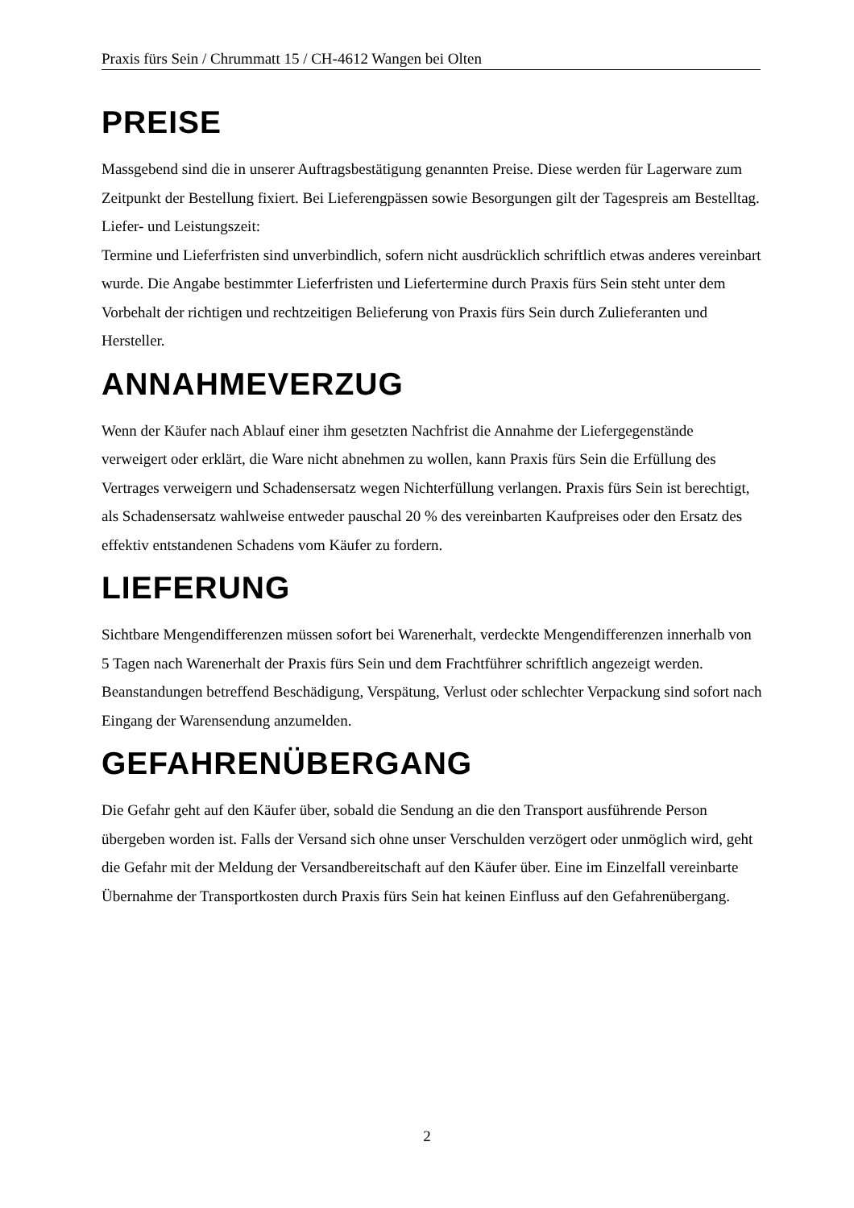Praxis fürs Sein / Chrummatt 15 / CH-4612 Wangen bei Olten
PREISE
Massgebend sind die in unserer Auftragsbestätigung genannten Preise. Diese werden für Lagerware zum Zeitpunkt der Bestellung fixiert. Bei Lieferengpässen sowie Besorgungen gilt der Tagespreis am Bestelltag.
Liefer- und Leistungszeit:
Termine und Lieferfristen sind unverbindlich, sofern nicht ausdrücklich schriftlich etwas anderes vereinbart wurde. Die Angabe bestimmter Lieferfristen und Liefertermine durch Praxis fürs Sein steht unter dem Vorbehalt der richtigen und rechtzeitigen Belieferung von Praxis fürs Sein durch Zulieferanten und Hersteller.
ANNAHMEVERZUG
Wenn der Käufer nach Ablauf einer ihm gesetzten Nachfrist die Annahme der Liefergegenstände verweigert oder erklärt, die Ware nicht abnehmen zu wollen, kann Praxis fürs Sein die Erfüllung des Vertrages verweigern und Schadensersatz wegen Nichterfüllung verlangen. Praxis fürs Sein ist berechtigt, als Schadensersatz wahlweise entweder pauschal 20 % des vereinbarten Kaufpreises oder den Ersatz des effektiv entstandenen Schadens vom Käufer zu fordern.
LIEFERUNG
Sichtbare Mengendifferenzen müssen sofort bei Warenerhalt, verdeckte Mengendifferenzen innerhalb von 5 Tagen nach Warenerhalt der Praxis fürs Sein und dem Frachtführer schriftlich angezeigt werden. Beanstandungen betreffend Beschädigung, Verspätung, Verlust oder schlechter Verpackung sind sofort nach Eingang der Warensendung anzumelden.
GEFAHRENÜBERGANG
Die Gefahr geht auf den Käufer über, sobald die Sendung an die den Transport ausführende Person übergeben worden ist. Falls der Versand sich ohne unser Verschulden verzögert oder unmöglich wird, geht die Gefahr mit der Meldung der Versandbereitschaft auf den Käufer über. Eine im Einzelfall vereinbarte Übernahme der Transportkosten durch Praxis fürs Sein hat keinen Einfluss auf den Gefahrenübergang.
2